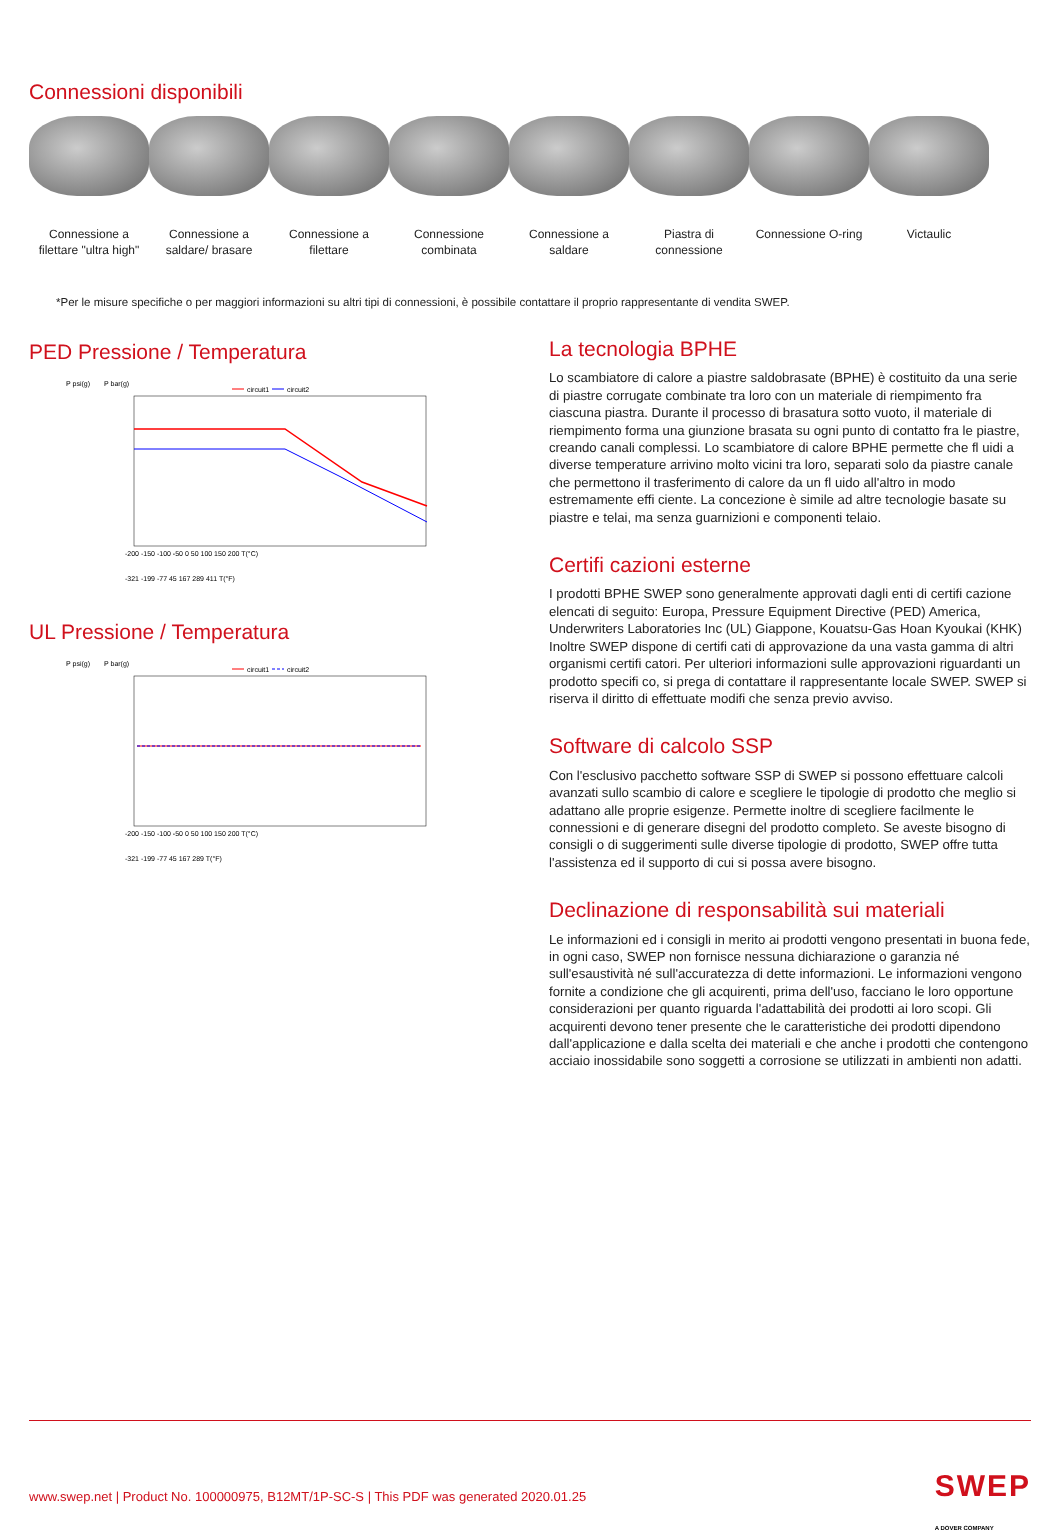Connessioni disponibili
Connessione a filettare "ultra high"
Connessione a saldare/ brasare
Connessione a filettare
Connessione combinata
Connessione a saldare
Piastra di connessione
Connessione O-ring
Victaulic
*Per le misure specifiche o per maggiori informazioni su altri tipi di connessioni, è possibile contattare il proprio rappresentante di vendita SWEP.
PED Pressione / Temperatura
P psi(g)
P bar(g)
circuit1
circuit2
-200 -150 -100 -50 0 50 100 150 200 T(°C)
-321 -199 -77 45 167 289 411 T(°F)
UL Pressione / Temperatura
P psi(g)
P bar(g)
circuit1
circuit2
-200 -150 -100 -50 0 50 100 150 200 T(°C)
-321 -199 -77 45 167 289 T(°F)
La tecnologia BPHE
Lo scambiatore di calore a piastre saldobrasate (BPHE) è costituito da una serie di piastre corrugate combinate tra loro con un materiale di riempimento fra ciascuna piastra. Durante il processo di brasatura sotto vuoto, il materiale di riempimento forma una giunzione brasata su ogni punto di contatto fra le piastre, creando canali complessi. Lo scambiatore di calore BPHE permette che fl uidi a diverse temperature arrivino molto vicini tra loro, separati solo da piastre canale che permettono il trasferimento di calore da un fl uido all'altro in modo estremamente effi ciente. La concezione è simile ad altre tecnologie basate su piastre e telai, ma senza guarnizioni e componenti telaio.
Certifi cazioni esterne
I prodotti BPHE SWEP sono generalmente approvati dagli enti di certifi cazione elencati di seguito: Europa, Pressure Equipment Directive (PED) America, Underwriters Laboratories Inc (UL) Giappone, Kouatsu-Gas Hoan Kyoukai (KHK) Inoltre SWEP dispone di certifi cati di approvazione da una vasta gamma di altri organismi certifi catori. Per ulteriori informazioni sulle approvazioni riguardanti un prodotto specifi co, si prega di contattare il rappresentante locale SWEP. SWEP si riserva il diritto di effettuate modifi che senza previo avviso.
Software di calcolo SSP
Con l'esclusivo pacchetto software SSP di SWEP si possono effettuare calcoli avanzati sullo scambio di calore e scegliere le tipologie di prodotto che meglio si adattano alle proprie esigenze. Permette inoltre di scegliere facilmente le connessioni e di generare disegni del prodotto completo. Se aveste bisogno di consigli o di suggerimenti sulle diverse tipologie di prodotto, SWEP offre tutta l'assistenza ed il supporto di cui si possa avere bisogno.
Declinazione di responsabilità sui materiali
Le informazioni ed i consigli in merito ai prodotti vengono presentati in buona fede, in ogni caso, SWEP non fornisce nessuna dichiarazione o garanzia né sull'esaustività né sull'accuratezza di dette informazioni. Le informazioni vengono fornite a condizione che gli acquirenti, prima dell'uso, facciano le loro opportune considerazioni per quanto riguarda l'adattabilità dei prodotti ai loro scopi. Gli acquirenti devono tener presente che le caratteristiche dei prodotti dipendono dall'applicazione e dalla scelta dei materiali e che anche i prodotti che contengono acciaio inossidabile sono soggetti a corrosione se utilizzati in ambienti non adatti.
www.swep.net | Product No. 100000975, B12MT/1P-SC-S | This PDF was generated 2020.01.25 SWEP
A DOVER COMPANY